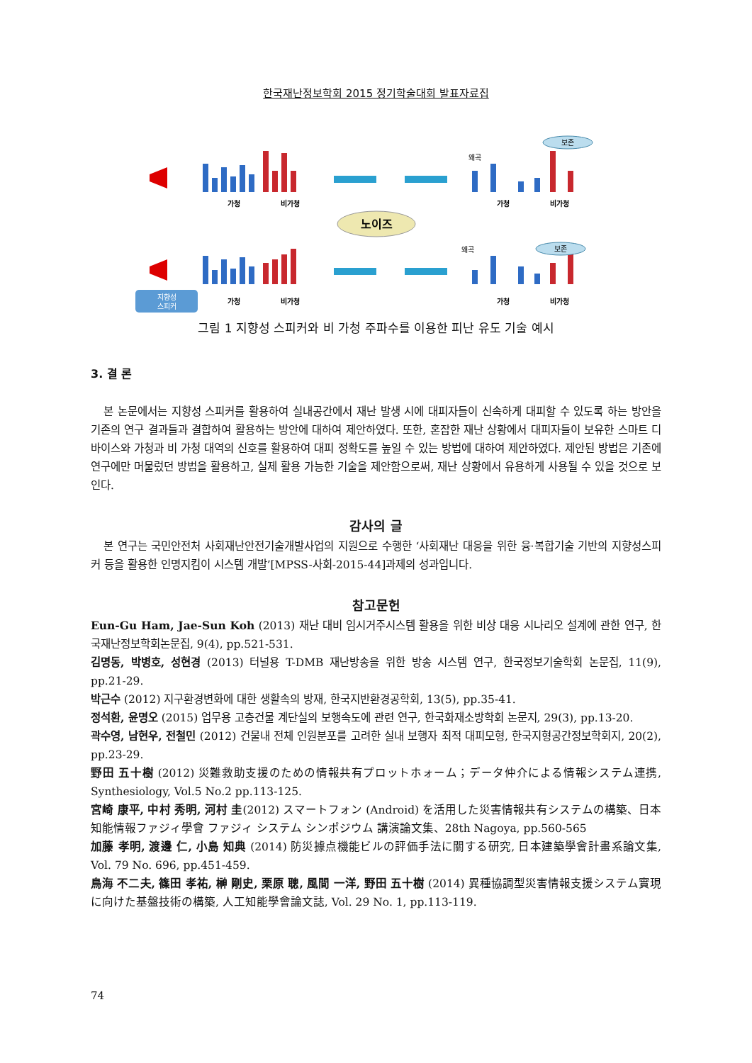한국재난정보학회 2015 정기학술대회 발표자료집
노이즈
보존
왜곡
왜곡
보존
가청
비가청
가청
비가청
가청
비가청
가청
비가청
지향성
스피커
그림 1 지향성 스피커와 비 가청 주파수를 이용한 피난 유도 기술 예시
3. 결 론
본 논문에서는 지향성 스피커를 활용하여 실내공간에서 재난 발생 시에 대피자들이 신속하게 대피할 수 있도록 하는 방안을 기존의 연구 결과들과 결합하여 활용하는 방안에 대하여 제안하였다. 또한, 혼잡한 재난 상황에서 대피자들이 보유한 스마트 디바이스와 가청과 비 가청 대역의 신호를 활용하여 대피 정확도를 높일 수 있는 방법에 대하여 제안하였다. 제안된 방법은 기존에 연구에만 머물렀던 방법을 활용하고, 실제 활용 가능한 기술을 제안함으로써, 재난 상황에서 유용하게 사용될 수 있을 것으로 보인다.
감사의 글
본 연구는 국민안전처 사회재난안전기술개발사업의 지원으로 수행한 ‘사회재난 대응을 위한 융·복합기술 기반의 지향성스피커 등을 활용한 인명지킴이 시스템 개발’[MPSS-사회-2015-44]과제의 성과입니다.
참고문헌
Eun-Gu Ham, Jae-Sun Koh (2013) 재난 대비 임시거주시스템 활용을 위한 비상 대응 시나리오 설계에 관한 연구, 한국재난정보학회논문집, 9(4), pp.521-531.
김명동, 박병호, 성현경 (2013) 터널용 T-DMB 재난방송을 위한 방송 시스템 연구, 한국정보기술학회 논문집, 11(9), pp.21-29.
박근수 (2012) 지구환경변화에 대한 생활속의 방재, 한국지반환경공학회, 13(5), pp.35-41.
정석환, 윤명오 (2015) 업무용 고층건물 계단실의 보행속도에 관련 연구, 한국화재소방학회 논문지, 29(3), pp.13-20.
곽수영, 남현우, 전철민 (2012) 건물내 전체 인원분포를 고려한 실내 보행자 최적 대피모형, 한국지형공간정보학회지, 20(2), pp.23-29.
野田 五十樹 (2012) 災難救助支援のための情報共有プロットホォーム；データ仲介による情報システム連携, Synthesiology, Vol.5 No.2 pp.113-125.
宮崎 康平, 中村 秀明, 河村 圭(2012) スマートフォン (Android) を活用した災害情報共有システムの構築、日本知能情報ファジィ學會 ファジィ システム シンポジウム 講演論文集、28th Nagoya, pp.560-565
加藤 孝明, 渡邊 仁, 小島 知典 (2014) 防災據点機能ビルの評価手法に關する研究, 日本建築學會計畫系論文集, Vol. 79 No. 696, pp.451-459.
鳥海 不二夫, 篠田 孝祐, 榊 剛史, 栗原 聰, 風間 一洋, 野田 五十樹 (2014) 異種協調型災害情報支援システム實現に向けた基盤技術の構築, 人工知能學會論文誌, Vol. 29 No. 1, pp.113-119.
74